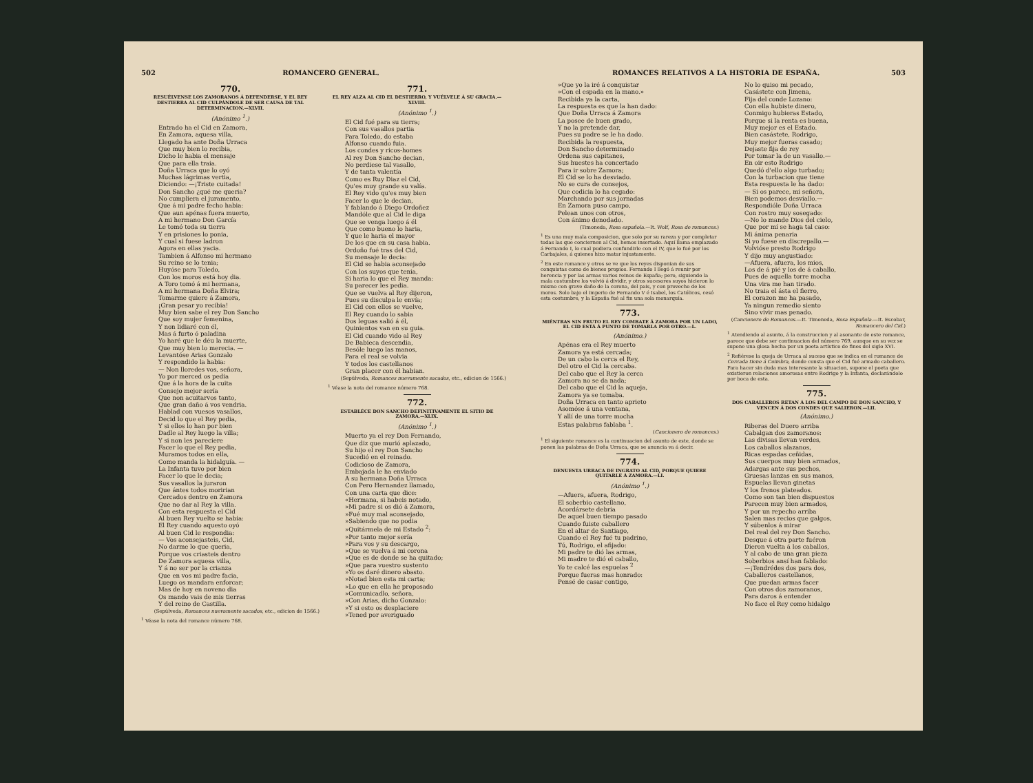502 ROMANCERO GENERAL.
770.
RESUÉLVENSE LOS ZAMORANOS Á DEFENDERSE, Y EL REY DESTIERRA AL CID CULPÁNDOLE DE SER CAUSA DE TAL DETERMINACION.—XLVII.
(Anónimo <sup>1</sup>.)
Entrado ha el Cid en Zamora,
En Zamora, aquesa villa,
Llegado ha ante Doña Urraca
Que muy bien lo recibia,
Dicho le habia el mensaje
Que para ella traia.
Doña Urraca que lo oyó
Muchas lágrimas vertia,
Diciendo: —¡Triste cuitada!
Don Sancho ¿qué me queria?
No cumpliera el juramento,
Que á mi padre fecho habia:
Que aun apénas fuera muerto,
A mi hermano Don García
Le tomó toda su tierra
Y en prisiones lo ponia,
Y cual si fuese ladron
Agora en ellas yacia.
Tambien á Alfonso mi hermano
Su reino se lo tenia;
Huyóse para Toledo,
Con los moros está hoy dia.
A Toro tomó á mi hermana,
A mi hermana Doña Elvira;
Tomarme quiere á Zamora,
¡Gran pesar yo recibia!
Muy bien sabe el rey Don Sancho
Que soy mujer femenina,
Y non lidiaré con él,
Mas á furto ó paladina
Yo haré que le déu la muerte,
Que muy bien lo merecia. —
Levantóse Arias Gonzalo
Y respondido la habia:
— Non lloredes vos, señora,
Yo por merced os pedia
Que á la hora de la cuita
Consejo mejor sería
Que non acuitarvos tanto,
Que gran daño á vos vendria.
Hablad con vuesos vasallos,
Decid lo que el Rey pedia,
Y si ellos lo han por bien
Dadle al Rey luego la villa;
Y si non les pareciere
Facer lo que el Rey pedia,
Muramos todos en ella,
Como manda la hidalguía. —
La Infanta tuvo por bien
Facer lo que le decia;
Sus vasallos la juraron
Que ántes todos moririan
Cercados dentro en Zamora
Que no dar al Rey la villa.
Con esta respuesta el Cid
Al buen Rey vuelto se habia:
El Rey cuando aquesto oyó
Al buen Cid le respondia:
— Vos aconsejasteis, Cid,
No darme lo que queria,
Porque vos criasteis dentro
De Zamora aquesa villa,
Y á no ser por la crianza
Que en vos mi padre facia,
Luego os mandara enforcar;
Mas de hoy en noveno dia
Os mando vais de mis tierras
Y del reino de Castilla.
(Sepúlveda, Romances nuevamente sacados, etc., edicion de 1566.)
<sup>1</sup> Véase la nota del romance número 768.
771.
EL REY ALZA AL CID EL DESTIERRO, Y VUÉLVELE Á SU GRACIA.—XLVIII.
(Anónimo <sup>1</sup>.)
El Cid fué para su tierra;
Con sus vasallos partia
Para Toledo, do estaba
Alfonso cuando fuia.
Los condes y ricos-homes
Al rey Don Sancho decian,
No perdiese tal vasallo,
Y de tanta valentía
Como es Ruy Diaz el Cid,
Qu'es muy grande su valía.
El Rey vido qu'es muy bien
Facer lo que le decian,
Y fablando á Diego Ordoñez
Mandóle que al Cid le diga
Que se venga luego á él
Que como bueno lo haria,
Y que le haria el mayor
De los que en su casa habia.
Ordoño fué tras del Cid,
Su mensaje le decia:
El Cid se habia aconsejado
Con los suyos que tenia,
Si haria lo que el Rey manda:
Su parecer les pedia.
Que se vuelva al Rey dijeron,
Pues su disculpa le envía;
El Cid con ellos se vuelve,
El Rey cuando lo sabia
Dos leguas salió á él,
Quinientos van en su guia.
El Cid cuando vido al Rey
De Babieca descendia,
Besóle luego las manos,
Para el real se volvia
Y todos los castellanos
Gran placer con él habian.
(Sepúlveda, Romances nuevamente sacados, etc., edicion de 1566.)
<sup>1</sup> Véase la nota del romance número 768.
772.
ESTABLÉCE DON SANCHO DEFINITIVAMENTE EL SITIO DE ZAMORA.—XLIX.
(Anónimo <sup>1</sup>.)
Muerto ya el rey Don Fernando,
Que diz que murió aplazado,
Su hijo el rey Don Sancho
Sucedió en el reinado.
Codicioso de Zamora,
Embajada le ha enviado
A su hermana Doña Urraca
Con Pero Hernandez llamado,
Con una carta que dice:
«Hermana, si habeis notado,
»Mi padre si os dió á Zamora,
»Fué muy mal aconsejado,
»Sabiendo que no podia
»Quitármela de mi Estado <sup>2</sup>:
»Por tanto mejor sería
»Para vos y su descargo,
»Que se vuelva á mi corona
»Que es de donde se ha quitado;
»Que para vuestro sustento
»Yo os daré dinero abasto.
»Notad bien esta mi carta;
»Lo que en ella he proposado
»Comunicadlo, señora,
»Con Arias, dicho Gonzalo:
»Y si esto os desplaciere
»Tened por averiguado
ROMANCES RELATIVOS A LA HISTORIA DE ESPAÑA. 503
»Que yo la iré á conquistar
»Con el espada en la mano.»
Recibida ya la carta,
La respuesta es que la han dado:
Que Doña Urraca á Zamora
La posee de buen grado,
Y no la pretende dar,
Pues su padre se le ha dado.
Recibida la respuesta,
Don Sancho determinado
Ordena sus capitanes,
Sus huestes ha concertado
Para ir sobre Zamora;
El Cid se lo ha desviado.
No se cura de consejos,
Que codicia lo ha cegado:
Marchando por sus jornadas
En Zamora puso campo,
Pelean unos con otros,
Con ánimo denodado.
(Timoneda, Rosa española.—It. Wolf, Rosa de romances.)
<sup>1</sup> Es una muy mala composicion, que solo por su rareza y por completar todas las que conciernen al Cid, hemos insertado. Aquí llama emplazado á Fernando I, lo cual pudiera confundirle con el IV, que lo fué por los Carbajales, á quienes hizo matar injustamente.
<sup>2</sup> En este romance y otros se ve que los reyes disponian de sus conquistas como de bienes propios. Fernando I llegó á reunir por herencia y por las armas varios reinos de España; pero, siguiendo la mala costumbre los volvió á dividir, y otros sucesores suyos hicieron lo mismo con grave daño de la corona, del pais, y con provecho de los moros. Solo bajo el imperio de Fernando V é Isabel, los Católicos, cesó esta costumbre, y la España fué al fin una sola monarquía.
773.
MIÉNTRAS SIN FRUTO EL REY COMBATE Á ZAMORA POR UN LADO, EL CID ESTÁ Á PUNTO DE TOMARLA POR OTRO.—L.
(Anónimo.)
Apénas era el Rey muerto
Zamora ya está cercada;
De un cabo la cerca el Rey,
Del otro el Cid la cercaba.
Del cabo que el Rey la cerca
Zamora no se da nada;
Del cabo que el Cid la aqueja,
Zamora ya se tomaba.
Doña Urraca en tanto aprieto
Asomóse á una ventana,
Y allí de una torre mocha
Estas palabras fablaba <sup>1</sup>.
(Cancionero de romances.)
<sup>1</sup> El siguiente romance es la continuacion del asunto de este, donde se ponen las palabras de Doña Urraca, que se anuncia va á decir.
774.
DENUESTA URRACA DE INGRATO AL CID, PORQUE QUIERE QUITARLE Á ZAMORA.—LI.
(Anónimo <sup>1</sup>.)
—Afuera, afuera, Rodrigo,
El soberbio castellano,
Acordársete debria
De aquel buen tiempo pasado
Cuando fuiste caballero
En el altar de Santiago,
Cuando el Rey fué tu padrino,
Tú, Rodrigo, el afijado:
Mi padre te dió las armas,
Mi madre te dió el caballo,
Yo te calcé las espuelas <sup>2</sup>
Porque fueras mas honrado:
Pensé de casar contigo,
No lo quiso mi pecado,
Casástete con Jimena,
Fija del conde Lozano:
Con ella hubiste dinero,
Conmigo hubieras Estado,
Porque si la renta es buena,
Muy mejor es el Estado.
Bien casástete, Rodrigo,
Muy mejor fueras casado;
Dejaste fija de rey
Por tomar la de un vasallo.—
En oir esto Rodrigo
Quedó d'ello algo turbado;
Con la turbacion que tiene
Esta respuesta le ha dado:
— Si os parece, mi señora,
Bien podemos desviallo.—
Respondióle Doña Urraca
Con rostro muy sosegado:
—No lo mande Dios del cielo,
Que por mí se haga tal caso:
Mi ánima penaria
Si yo fuese en discrepallo.—
Volvióse presto Rodrigo
Y dijo muy angustiado:
—Afuera, afuera, los mios,
Los de á pié y los de á caballo,
Pues de aquella torre mocha
Una vira me han tirado.
No traia el ásta el fierro,
El corazon me ha pasado,
Ya ningun remedio siento
Sino vivir mas penado.
(Cancionero de Romances.—It. Timoneda, Rosa Española.—It. Escobar, Romancero del Cid.)
<sup>1</sup> Atendiendo al asunto, á la construccion y al asonante de este romance, parece que debe ser continuacion del número 769, aunque en su vez se supone una glosa hecha por un poeta artístico de fines del siglo XVI.
<sup>2</sup> Refiérese la queja de Urraca al suceso que se indica en el romance de Cercada tiene á Coimbra, donde consta que el Cid fué armado caballero. Para hacer sin duda mas interesante la situacion, supone el poeta que existieron relaciones amorosas entre Rodrigo y la Infanta, declarándolo por boca de esta.
775.
DOS CABALLEROS RETAN Á LOS DEL CAMPO DE DON SANCHO, Y VENCEN Á DOS CONDES QUE SALIERON.—LII.
(Anónimo.)
Riberas del Duero arriba
Cabalgan dos zamoranos:
Las divisas llevan verdes,
Los caballos alazanos,
Ricas espadas ceñidas,
Sus cuerpos muy bien armados,
Adargas ante sus pechos,
Gruesas lanzas en sus manos,
Espuelas llevan ginetas
Y los frenos plateados.
Como son tan bien dispuestos
Parecen muy bien armados,
Y por un repecho arriba
Salen mas recios que galgos,
Y súbenlos á mirar
Del real del rey Don Sancho.
Desque á otra parte fuéron
Dieron vuelta á los caballos,
Y al cabo de una gran pieza
Soberbios ansí han fablado:
—¡Tendrédes dos para dos,
Caballeros castellanos,
Que puedan armas facer
Con otros dos zamoranos,
Para daros á entender
No face el Rey como hidalgo